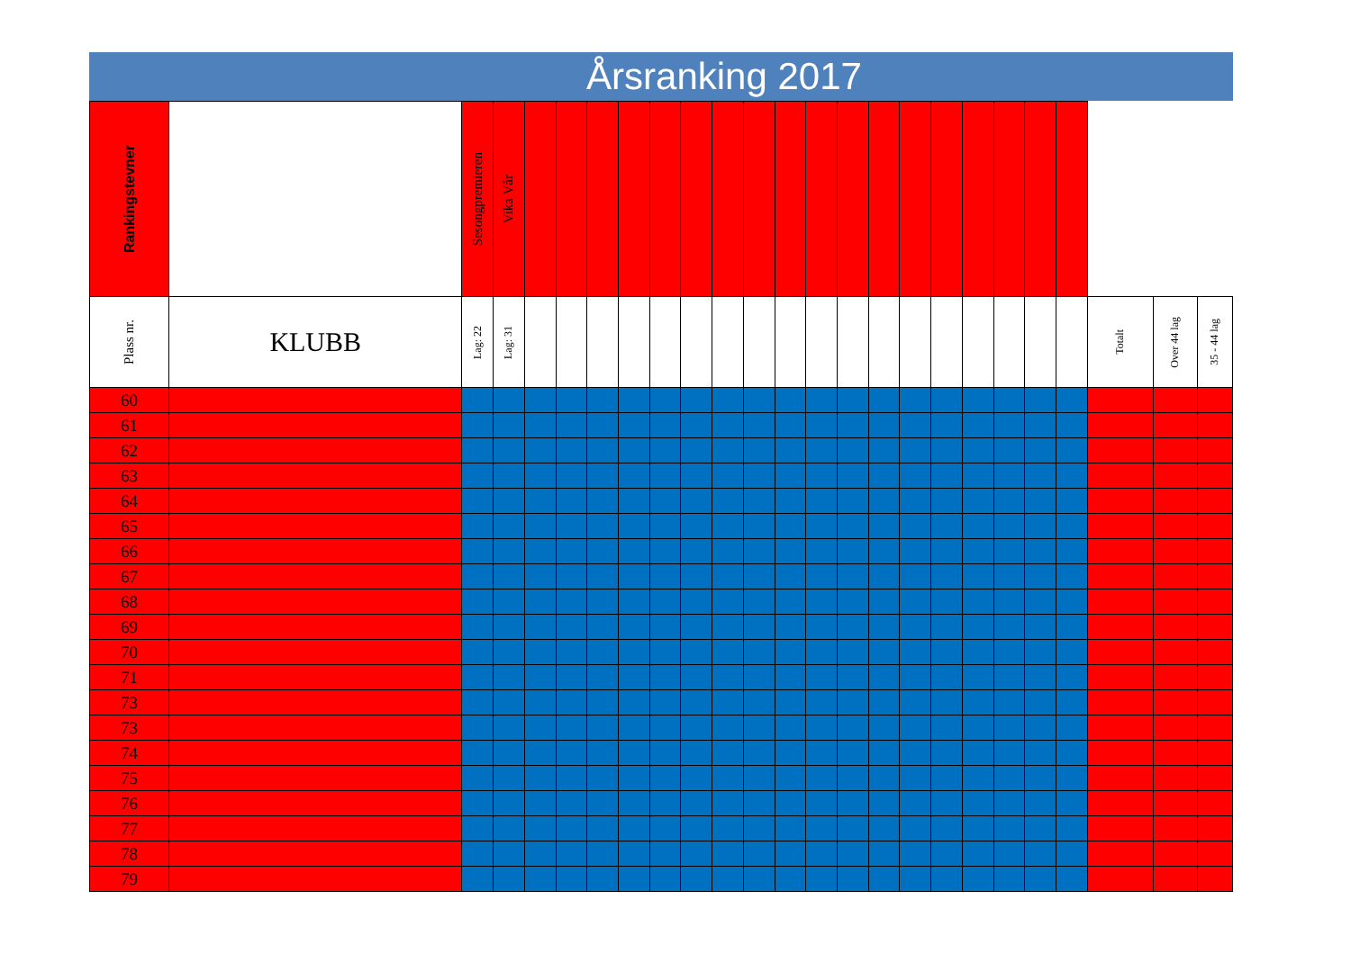Årsranking 2017
| Rankingstevner | | Sesongpremieren | Vika Vår | | | | | | | | | | | | | | | | | | | | | |
| Plass nr. | KLUBB | Lag: 22 | Lag: 31 | | | | | | | | | | | | | | | | | | | Totalt | Over 44 lag | 35 - 44 lag |
| 60 | | | | | | | | | | | | | | | | | | | | | | | | |
| 61 | | | | | | | | | | | | | | | | | | | | | | | | |
| 62 | | | | | | | | | | | | | | | | | | | | | | | | |
| 63 | | | | | | | | | | | | | | | | | | | | | | | | |
| 64 | | | | | | | | | | | | | | | | | | | | | | | | |
| 65 | | | | | | | | | | | | | | | | | | | | | | | | |
| 66 | | | | | | | | | | | | | | | | | | | | | | | | |
| 67 | | | | | | | | | | | | | | | | | | | | | | | | |
| 68 | | | | | | | | | | | | | | | | | | | | | | | | |
| 69 | | | | | | | | | | | | | | | | | | | | | | | | |
| 70 | | | | | | | | | | | | | | | | | | | | | | | | |
| 71 | | | | | | | | | | | | | | | | | | | | | | | | |
| 73 | | | | | | | | | | | | | | | | | | | | | | | | |
| 73 | | | | | | | | | | | | | | | | | | | | | | | | |
| 74 | | | | | | | | | | | | | | | | | | | | | | | | |
| 75 | | | | | | | | | | | | | | | | | | | | | | | | |
| 76 | | | | | | | | | | | | | | | | | | | | | | | | |
| 77 | | | | | | | | | | | | | | | | | | | | | | | | |
| 78 | | | | | | | | | | | | | | | | | | | | | | | | |
| 79 | | | | | | | | | | | | | | | | | | | | | | | | |